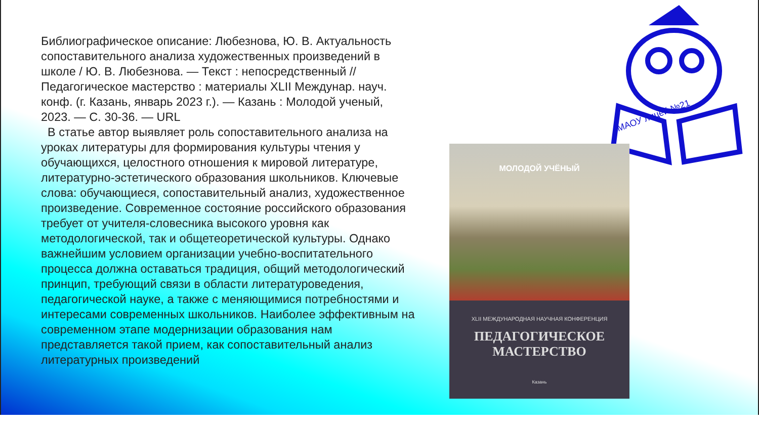Библиографическое описание: Любезнова, Ю. В. Актуальность сопоставительного анализа художественных произведений в школе / Ю. В. Любезнова. — Текст : непосредственный // Педагогическое мастерство : материалы XLII Междунар. науч. конф. (г. Казань, январь 2023 г.). — Казань : Молодой ученый, 2023. — С. 30-36. — URL
В статье автор выявляет роль сопоставительного анализа на уроках литературы для формирования культуры чтения у обучающихся, целостного отношения к мировой литературе, литературно-эстетического образования школьников. Ключевые слова: обучающиеся, сопоставительный анализ, художественное произведение. Современное состояние российского образования требует от учителя-словесника высокого уровня как методологической, так и общетеоретической культуры. Однако важнейшим условием организации учебно-воспитательного процесса должна оставаться традиция, общий методологический принцип, требующий связи в области литературоведения, педагогической науке, а также с меняющимися потребностями и интересами современных школьников. Наиболее эффективным на современном этапе модернизации образования нам представляется такой прием, как сопоставительный анализ литературных произведений
МАОУ лицей №21
МОЛОДОЙ УЧЁНЫЙ
XLII МЕЖДУНАРОДНАЯ НАУЧНАЯ КОНФЕРЕНЦИЯ
ПЕДАГОГИЧЕСКОЕ МАСТЕРСТВО
Казань